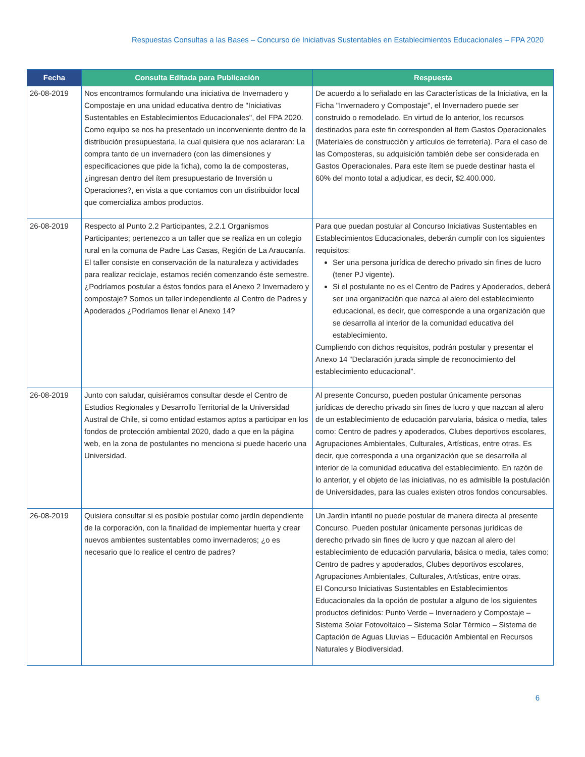Respuestas Consultas a las Bases – Concurso de Iniciativas Sustentables en Establecimientos Educacionales – FPA 2020
| Fecha | Consulta Editada para Publicación | Respuesta |
| --- | --- | --- |
| 26-08-2019 | Nos encontramos formulando una iniciativa de Invernadero y Compostaje en una unidad educativa dentro de "Iniciativas Sustentables en Establecimientos Educacionales", del FPA 2020. Como equipo se nos ha presentado un inconveniente dentro de la distribución presupuestaria, la cual quisiera que nos aclararan: La compra tanto de un invernadero (con las dimensiones y especificaciones que pide la ficha), como la de composteras, ¿ingresan dentro del ítem presupuestario de Inversión u Operaciones?, en vista a que contamos con un distribuidor local que comercializa ambos productos. | De acuerdo a lo señalado en las Características de la Iniciativa, en la Ficha "Invernadero y Compostaje", el Invernadero puede ser construido o remodelado. En virtud de lo anterior, los recursos destinados para este fin corresponden al ítem Gastos Operacionales (Materiales de construcción y artículos de ferretería). Para el caso de las Composteras, su adquisición también debe ser considerada en Gastos Operacionales. Para este ítem se puede destinar hasta el 60% del monto total a adjudicar, es decir, $2.400.000. |
| 26-08-2019 | Respecto al Punto 2.2 Participantes, 2.2.1 Organismos Participantes; pertenezco a un taller que se realiza en un colegio rural en la comuna de Padre Las Casas, Región de La Araucanía. El taller consiste en conservación de la naturaleza y actividades para realizar reciclaje, estamos recién comenzando éste semestre. ¿Podríamos postular a éstos fondos para el Anexo 2 Invernadero y compostaje? Somos un taller independiente al Centro de Padres y Apoderados ¿Podríamos llenar el Anexo 14? | Para que puedan postular al Concurso Iniciativas Sustentables en Establecimientos Educacionales, deberán cumplir con los siguientes requisitos: Ser una persona jurídica de derecho privado sin fines de lucro (tener PJ vigente). Si el postulante no es el Centro de Padres y Apoderados, deberá ser una organización que nazca al alero del establecimiento educacional, es decir, que corresponde a una organización que se desarrolla al interior de la comunidad educativa del establecimiento. Cumpliendo con dichos requisitos, podrán postular y presentar el Anexo 14 “Declaración jurada simple de reconocimiento del establecimiento educacional”. |
| 26-08-2019 | Junto con saludar, quisiéramos consultar desde el Centro de Estudios Regionales y Desarrollo Territorial de la Universidad Austral de Chile, si como entidad estamos aptos a participar en los fondos de protección ambiental 2020, dado a que en la página web, en la zona de postulantes no menciona si puede hacerlo una Universidad. | Al presente Concurso, pueden postular únicamente personas jurídicas de derecho privado sin fines de lucro y que nazcan al alero de un establecimiento de educación parvularia, básica o media, tales como: Centro de padres y apoderados, Clubes deportivos escolares, Agrupaciones Ambientales, Culturales, Artísticas, entre otras. Es decir, que corresponda a una organización que se desarrolla al interior de la comunidad educativa del establecimiento. En razón de lo anterior, y el objeto de las iniciativas, no es admisible la postulación de Universidades, para las cuales existen otros fondos concursables. |
| 26-08-2019 | Quisiera consultar si es posible postular como jardín dependiente de la corporación, con la finalidad de implementar huerta y crear nuevos ambientes sustentables como invernaderos; ¿o es necesario que lo realice el centro de padres? | Un Jardín infantil no puede postular de manera directa al presente Concurso. Pueden postular únicamente personas jurídicas de derecho privado sin fines de lucro y que nazcan al alero del establecimiento de educación parvularia, básica o media, tales como: Centro de padres y apoderados, Clubes deportivos escolares, Agrupaciones Ambientales, Culturales, Artísticas, entre otras. El Concurso Iniciativas Sustentables en Establecimientos Educacionales da la opción de postular a alguno de los siguientes productos definidos: Punto Verde – Invernadero y Compostaje – Sistema Solar Fotovoltaico – Sistema Solar Térmico – Sistema de Captación de Aguas Lluvias – Educación Ambiental en Recursos Naturales y Biodiversidad. |
6